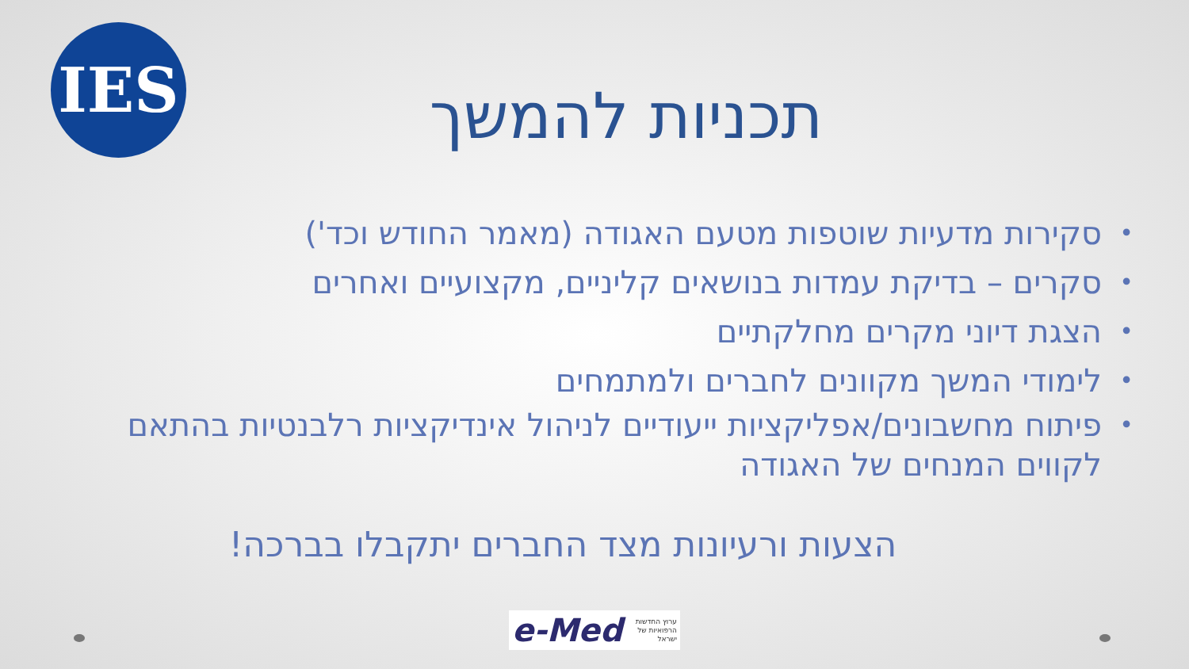IES
תכניות להמשך
• סקירות מדעיות שוטפות מטעם האגודה (מאמר החודש וכד')
• סקרים – בדיקת עמדות בנושאים קליניים, מקצועיים ואחרים
• הצגת דיוני מקרים מחלקתיים
• לימודי המשך מקוונים לחברים ולמתמחים
• פיתוח מחשבונים/אפליקציות ייעודיים לניהול אינדיקציות רלבנטיות בהתאם לקווים המנחים של האגודה
הצעות ורעיונות מצד החברים יתקבלו בברכה!
e-Med ערוץ החדשות
הרפואיות של
ישראל